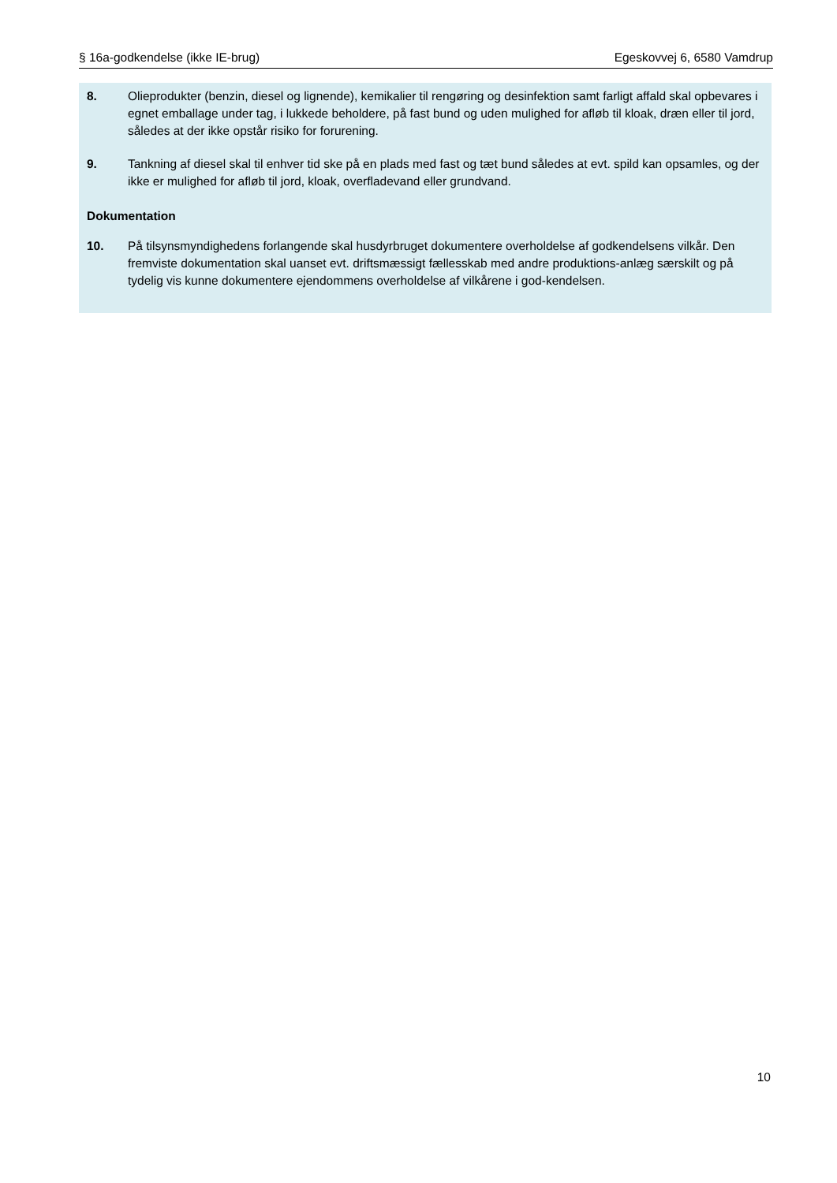§ 16a-godkendelse (ikke IE-brug) Egeskovvej 6, 6580 Vamdrup
8. Olieprodukter (benzin, diesel og lignende), kemikalier til rengøring og desinfektion samt farligt affald skal opbevares i egnet emballage under tag, i lukkede beholdere, på fast bund og uden mulighed for afløb til kloak, dræn eller til jord, således at der ikke opstår risiko for forurening.
9. Tankning af diesel skal til enhver tid ske på en plads med fast og tæt bund således at evt. spild kan opsamles, og der ikke er mulighed for afløb til jord, kloak, overfladevand eller grundvand.
Dokumentation
10. På tilsynsmyndighedens forlangende skal husdyrbruget dokumentere overholdelse af godkendelsens vilkår. Den fremviste dokumentation skal uanset evt. driftsmæssigt fællesskab med andre produktions-anlæg særskilt og på tydelig vis kunne dokumentere ejendommens overholdelse af vilkårene i god-kendelsen.
10